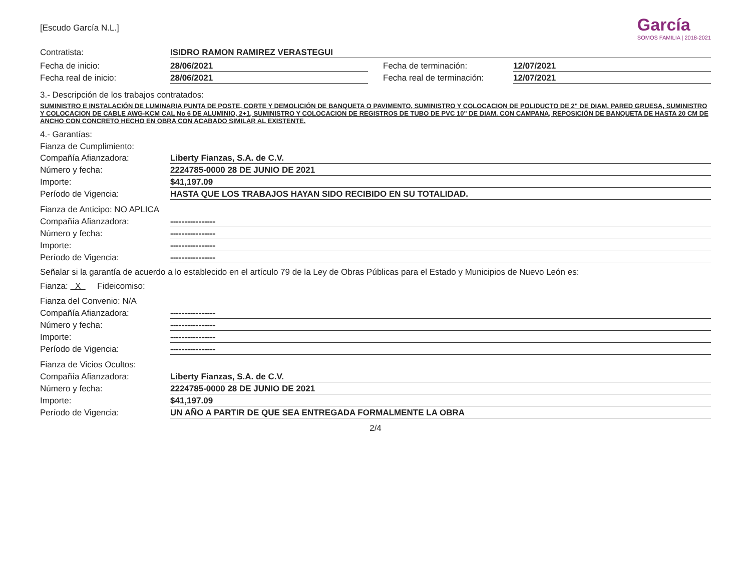[Escudo García N.L.]
García
SOMOS FAMILIA | 2018-2021
Contratista: ISIDRO RAMON RAMIREZ VERASTEGUI
Fecha de inicio: 28/06/2021
Fecha real de inicio: 28/06/2021
Fecha de terminación: 12/07/2021
Fecha real de terminación: 12/07/2021
3.- Descripción de los trabajos contratados:
SUMINISTRO E INSTALACIÓN DE LUMINARIA PUNTA DE POSTE, CORTE Y DEMOLICIÓN DE BANQUETA O PAVIMENTO, SUMINISTRO Y COLOCACION DE POLIDUCTO DE 2" DE DIAM. PARED GRUESA, SUMINISTRO Y COLOCACION DE CABLE AWG-KCM CAL No 6 DE ALUMINIO, 2+1, SUMINISTRO Y COLOCACION DE REGISTROS DE TUBO DE PVC 10" DE DIAM. CON CAMPANA, REPOSICIÓN DE BANQUETA DE HASTA 20 CM DE ANCHO CON CONCRETO HECHO EN OBRA CON ACABADO SIMILAR AL EXISTENTE.
4.- Garantías:
Fianza de Cumplimiento:
Compañía Afianzadora: Liberty Fianzas, S.A. de C.V.
Número y fecha: 2224785-0000 28 DE JUNIO DE 2021
Importe: $41,197.09
Período de Vigencia: HASTA QUE LOS TRABAJOS HAYAN SIDO RECIBIDO EN SU TOTALIDAD.
Fianza de Anticipo: NO APLICA
Compañía Afianzadora: ----------------
Número y fecha: ----------------
Importe: ----------------
Período de Vigencia: ----------------
Señalar si la garantía de acuerdo a lo establecido en el artículo 79 de la Ley de Obras Públicas para el Estado y Municipios de Nuevo León es:
Fianza: X Fideicomiso:
Fianza del Convenio: N/A
Compañía Afianzadora: ----------------
Número y fecha: ----------------
Importe: ----------------
Período de Vigencia: ----------------
Fianza de Vicios Ocultos:
Compañía Afianzadora: Liberty Fianzas, S.A. de C.V.
Número y fecha: 2224785-0000 28 DE JUNIO DE 2021
Importe: $41,197.09
Período de Vigencia: UN AÑO A PARTIR DE QUE SEA ENTREGADA FORMALMENTE LA OBRA
2/4